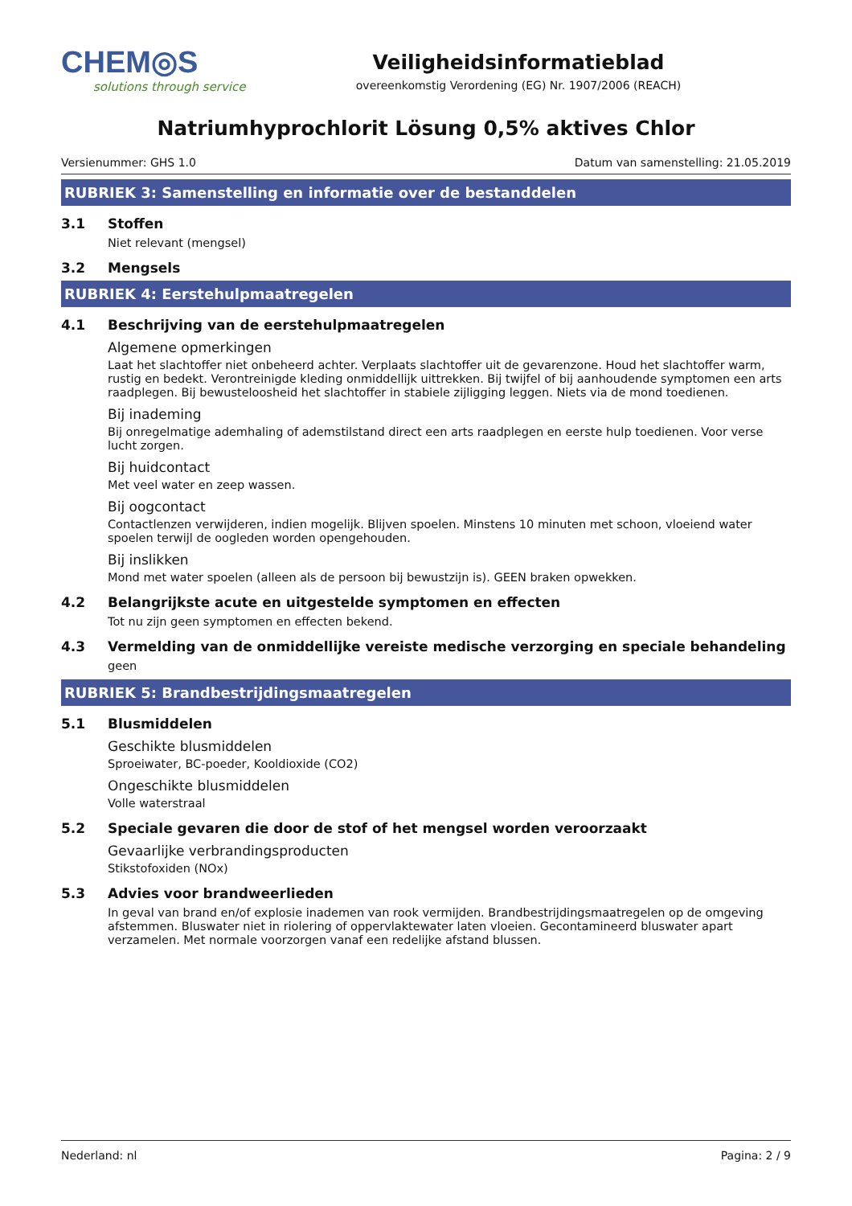CHEM◎S
solutions through service
Veiligheidsinformatieblad
overeenkomstig Verordening (EG) Nr. 1907/2006 (REACH)
Natriumhyprochlorit Lösung 0,5% aktives Chlor
Versienummer: GHS 1.0 Datum van samenstelling: 21.05.2019
RUBRIEK 3: Samenstelling en informatie over de bestanddelen
3.1 Stoffen
Niet relevant (mengsel)
3.2 Mengsels
RUBRIEK 4: Eerstehulpmaatregelen
4.1 Beschrijving van de eerstehulpmaatregelen
Algemene opmerkingen
Laat het slachtoffer niet onbeheerd achter. Verplaats slachtoffer uit de gevarenzone. Houd het slachtoffer warm, rustig en bedekt. Verontreinigde kleding onmiddellijk uittrekken. Bij twijfel of bij aanhoudende symptomen een arts raadplegen. Bij bewusteloosheid het slachtoffer in stabiele zijligging leggen. Niets via de mond toedienen.
Bij inademing
Bij onregelmatige ademhaling of ademstilstand direct een arts raadplegen en eerste hulp toedienen. Voor verse lucht zorgen.
Bij huidcontact
Met veel water en zeep wassen.
Bij oogcontact
Contactlenzen verwijderen, indien mogelijk. Blijven spoelen. Minstens 10 minuten met schoon, vloeiend water spoelen terwijl de oogleden worden opengehouden.
Bij inslikken
Mond met water spoelen (alleen als de persoon bij bewustzijn is). GEEN braken opwekken.
4.2 Belangrijkste acute en uitgestelde symptomen en effecten
Tot nu zijn geen symptomen en effecten bekend.
4.3 Vermelding van de onmiddellijke vereiste medische verzorging en speciale behandeling
geen
RUBRIEK 5: Brandbestrijdingsmaatregelen
5.1 Blusmiddelen
Geschikte blusmiddelen
Sproeiwater, BC-poeder, Kooldioxide (CO2)
Ongeschikte blusmiddelen
Volle waterstraal
5.2 Speciale gevaren die door de stof of het mengsel worden veroorzaakt
Gevaarlijke verbrandingsproducten
Stikstofoxiden (NOx)
5.3 Advies voor brandweerlieden
In geval van brand en/of explosie inademen van rook vermijden. Brandbestrijdingsmaatregelen op de omgeving afstemmen. Bluswater niet in riolering of oppervlaktewater laten vloeien. Gecontamineerd bluswater apart verzamelen. Met normale voorzorgen vanaf een redelijke afstand blussen.
Nederland: nl Pagina: 2 / 9